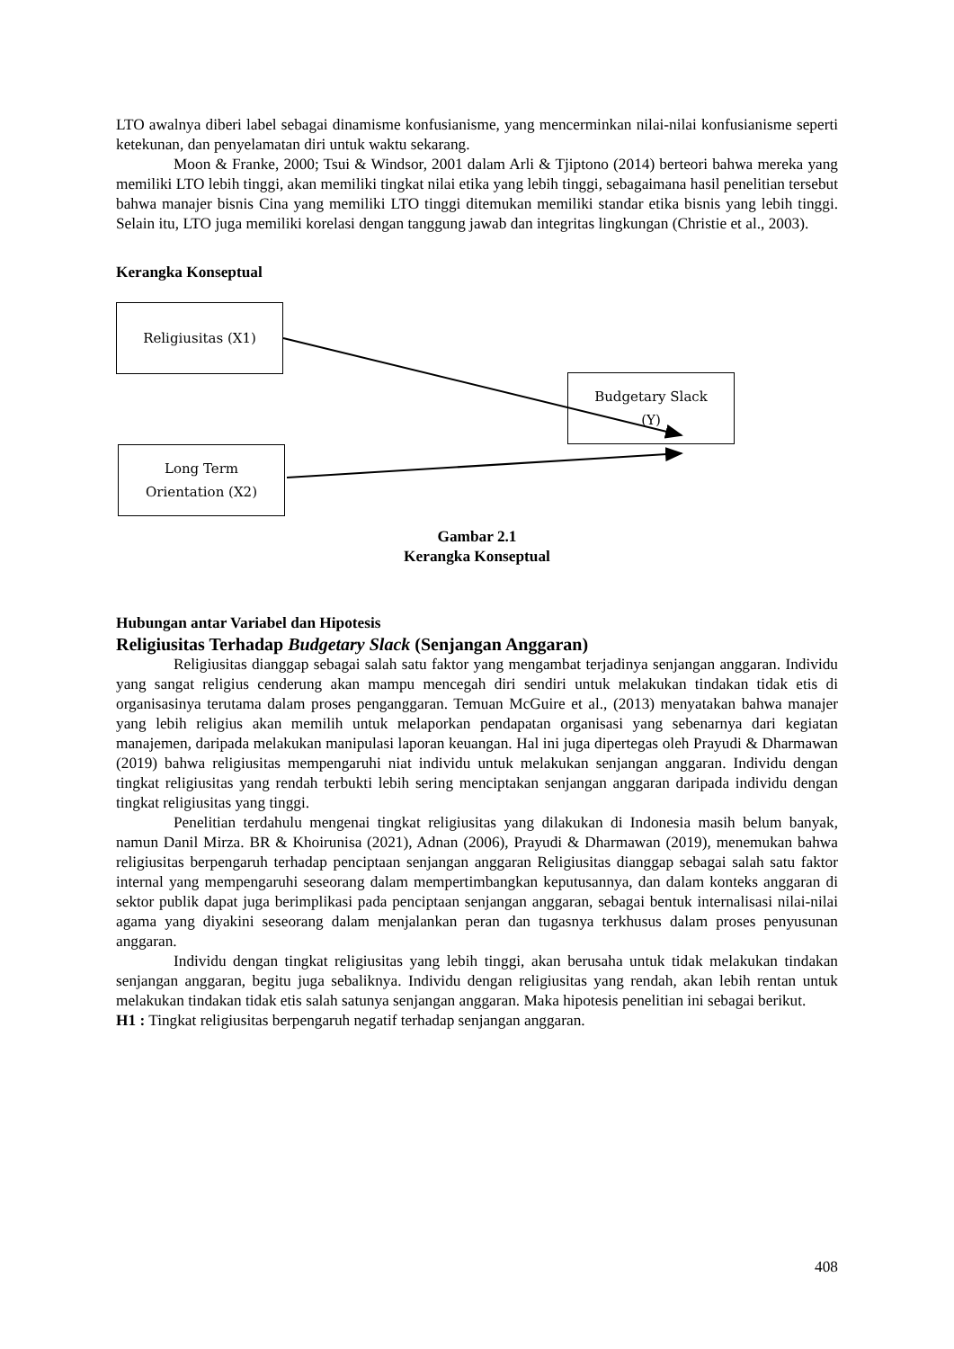LTO awalnya diberi label sebagai dinamisme konfusianisme, yang mencerminkan nilai-nilai konfusianisme seperti ketekunan, dan penyelamatan diri untuk waktu sekarang.
Moon & Franke, 2000; Tsui & Windsor, 2001 dalam Arli & Tjiptono (2014) berteori bahwa mereka yang memiliki LTO lebih tinggi, akan memiliki tingkat nilai etika yang lebih tinggi, sebagaimana hasil penelitian tersebut bahwa manajer bisnis Cina yang memiliki LTO tinggi ditemukan memiliki standar etika bisnis yang lebih tinggi. Selain itu, LTO juga memiliki korelasi dengan tanggung jawab dan integritas lingkungan (Christie et al., 2003).
Kerangka Konseptual
Religiusitas (X1)
Budgetary Slack
(Y)
Long Term
Orientation (X2)
Gambar 2.1
Kerangka Konseptual
Hubungan antar Variabel dan Hipotesis
Religiusitas Terhadap Budgetary Slack (Senjangan Anggaran)
Religiusitas dianggap sebagai salah satu faktor yang mengambat terjadinya senjangan anggaran. Individu yang sangat religius cenderung akan mampu mencegah diri sendiri untuk melakukan tindakan tidak etis di organisasinya terutama dalam proses penganggaran. Temuan McGuire et al., (2013) menyatakan bahwa manajer yang lebih religius akan memilih untuk melaporkan pendapatan organisasi yang sebenarnya dari kegiatan manajemen, daripada melakukan manipulasi laporan keuangan. Hal ini juga dipertegas oleh Prayudi & Dharmawan (2019) bahwa religiusitas mempengaruhi niat individu untuk melakukan senjangan anggaran. Individu dengan tingkat religiusitas yang rendah terbukti lebih sering menciptakan senjangan anggaran daripada individu dengan tingkat religiusitas yang tinggi.
Penelitian terdahulu mengenai tingkat religiusitas yang dilakukan di Indonesia masih belum banyak, namun Danil Mirza. BR & Khoirunisa (2021), Adnan (2006), Prayudi & Dharmawan (2019), menemukan bahwa religiusitas berpengaruh terhadap penciptaan senjangan anggaran Religiusitas dianggap sebagai salah satu faktor internal yang mempengaruhi seseorang dalam mempertimbangkan keputusannya, dan dalam konteks anggaran di sektor publik dapat juga berimplikasi pada penciptaan senjangan anggaran, sebagai bentuk internalisasi nilai-nilai agama yang diyakini seseorang dalam menjalankan peran dan tugasnya terkhusus dalam proses penyusunan anggaran.
Individu dengan tingkat religiusitas yang lebih tinggi, akan berusaha untuk tidak melakukan tindakan senjangan anggaran, begitu juga sebaliknya. Individu dengan religiusitas yang rendah, akan lebih rentan untuk melakukan tindakan tidak etis salah satunya senjangan anggaran. Maka hipotesis penelitian ini sebagai berikut.
H1 : Tingkat religiusitas berpengaruh negatif terhadap senjangan anggaran.
408